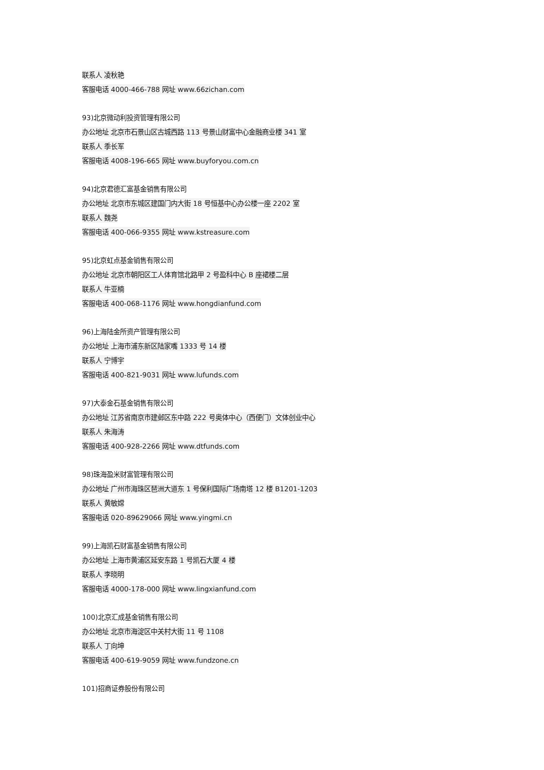联系人 凌秋艳
客服电话 4000-466-788 网址 www.66zichan.com
93)北京微动利投资管理有限公司
办公地址 北京市石景山区古城西路 113 号景山财富中心金融商业楼 341 室
联系人 季长军
客服电话 4008-196-665 网址 www.buyforyou.com.cn
94)北京君德汇富基金销售有限公司
办公地址 北京市东城区建国门内大街 18 号恒基中心办公楼一座 2202 室
联系人 魏尧
客服电话 400-066-9355 网址 www.kstreasure.com
95)北京虹点基金销售有限公司
办公地址 北京市朝阳区工人体育馆北路甲 2 号盈科中心 B 座裙楼二层
联系人 牛亚楠
客服电话 400-068-1176 网址 www.hongdianfund.com
96)上海陆金所资产管理有限公司
办公地址 上海市浦东新区陆家嘴 1333 号 14 楼
联系人 宁博宇
客服电话 400-821-9031 网址 www.lufunds.com
97)大泰金石基金销售有限公司
办公地址 江苏省南京市建邺区东中路 222 号奥体中心（西便门）文体创业中心
联系人 朱海涛
客服电话 400-928-2266 网址 www.dtfunds.com
98)珠海盈米财富管理有限公司
办公地址 广州市海珠区琶洲大道东 1 号保利国际广场南塔 12 楼 B1201-1203
联系人 黄敏嫦
客服电话 020-89629066 网址 www.yingmi.cn
99)上海凯石财富基金销售有限公司
办公地址 上海市黄浦区延安东路 1 号凯石大厦 4 楼
联系人 李晓明
客服电话 4000-178-000 网址 www.lingxianfund.com
100)北京汇成基金销售有限公司
办公地址 北京市海淀区中关村大街 11 号 1108
联系人 丁向坤
客服电话 400-619-9059 网址 www.fundzone.cn
101)招商证券股份有限公司